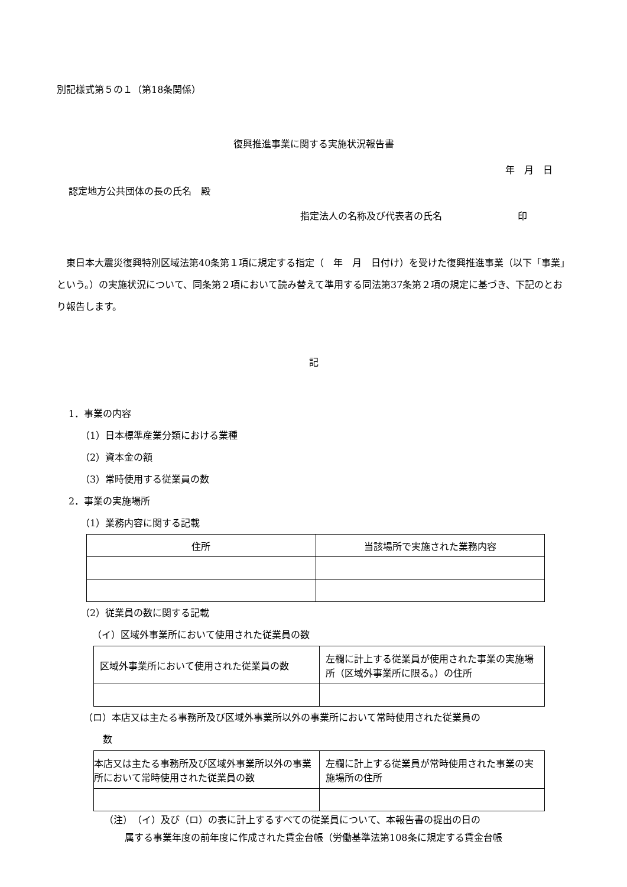別記様式第５の１（第18条関係）
復興推進事業に関する実施状況報告書
年　月　日
認定地方公共団体の長の氏名　殿
指定法人の名称及び代表者の氏名　　　　　　　　印
　東日本大震災復興特別区域法第40条第１項に規定する指定（　年　月　日付け）を受けた復興推進事業（以下「事業」という。）の実施状況について、同条第２項において読み替えて準用する同法第37条第２項の規定に基づき、下記のとおり報告します。
記
1．事業の内容
（1）日本標準産業分類における業種
（2）資本金の額
（3）常時使用する従業員の数
2．事業の実施場所
（1）業務内容に関する記載
| 住所 | 当該場所で実施された業務内容 |
（2）従業員の数に関する記載
（イ）区域外事業所において使用された従業員の数
| 区域外事業所において使用された従業員の数 | 左欄に計上する従業員が使用された事業の実施場所（区域外事業所に限る。）の住所 |
（ロ）本店又は主たる事務所及び区域外事業所以外の事業所において常時使用された従業員の
数
| 本店又は主たる事務所及び区域外事業所以外の事業所において常時使用された従業員の数 | 左欄に計上する従業員が常時使用された事業の実施場所の住所 |
（注）　（イ）及び（ロ）の表に計上するすべての従業員について、本報告書の提出の日の
属する事業年度の前年度に作成された賃金台帳（労働基準法第108条に規定する賃金台帳